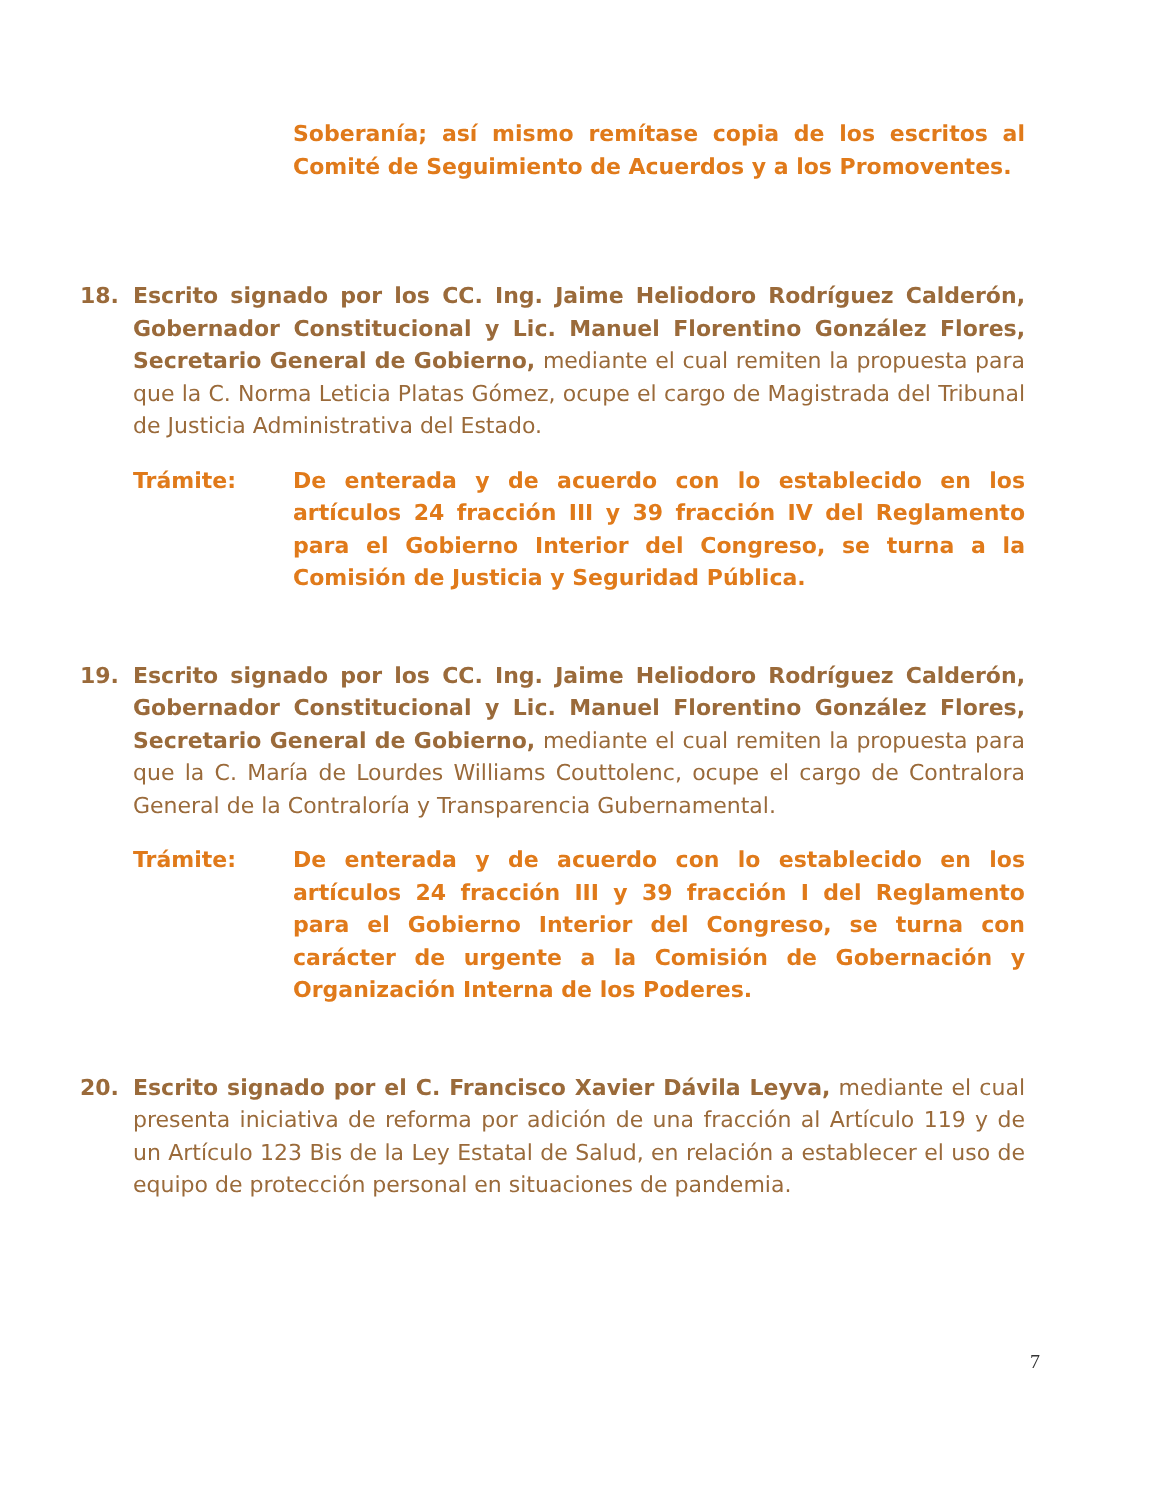Soberanía; así mismo remítase copia de los escritos al Comité de Seguimiento de Acuerdos y a los Promoventes.
18. Escrito signado por los CC. Ing. Jaime Heliodoro Rodríguez Calderón, Gobernador Constitucional y Lic. Manuel Florentino González Flores, Secretario General de Gobierno, mediante el cual remiten la propuesta para que la C. Norma Leticia Platas Gómez, ocupe el cargo de Magistrada del Tribunal de Justicia Administrativa del Estado.
Trámite: De enterada y de acuerdo con lo establecido en los artículos 24 fracción III y 39 fracción IV del Reglamento para el Gobierno Interior del Congreso, se turna a la Comisión de Justicia y Seguridad Pública.
19. Escrito signado por los CC. Ing. Jaime Heliodoro Rodríguez Calderón, Gobernador Constitucional y Lic. Manuel Florentino González Flores, Secretario General de Gobierno, mediante el cual remiten la propuesta para que la C. María de Lourdes Williams Couttolenc, ocupe el cargo de Contralora General de la Contraloría y Transparencia Gubernamental.
Trámite: De enterada y de acuerdo con lo establecido en los artículos 24 fracción III y 39 fracción I del Reglamento para el Gobierno Interior del Congreso, se turna con carácter de urgente a la Comisión de Gobernación y Organización Interna de los Poderes.
20. Escrito signado por el C. Francisco Xavier Dávila Leyva, mediante el cual presenta iniciativa de reforma por adición de una fracción al Artículo 119 y de un Artículo 123 Bis de la Ley Estatal de Salud, en relación a establecer el uso de equipo de protección personal en situaciones de pandemia.
7